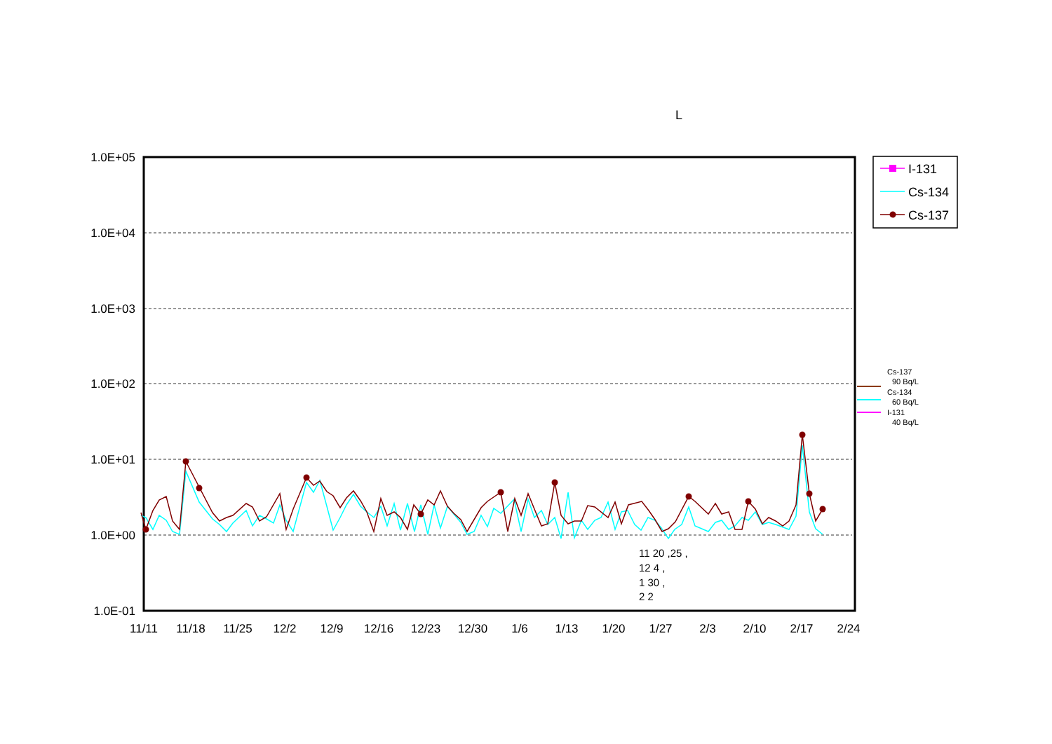L
1.0E+05
1.0E+04
1.0E+03
1.0E+02
1.0E+01
1.0E+00
1.0E-01
11/11
11/18
11/25
12/2
12/9
12/16
12/23
12/30
1/6
1/13
1/20
1/27
2/3
2/10
2/17
2/24
I-131
Cs-134
Cs-137
Cs-137
90 Bq/L
Cs-134
60 Bq/L
I-131
40 Bq/L
11 20 ,25 ,
12 4 ,
1 30 ,
2 2